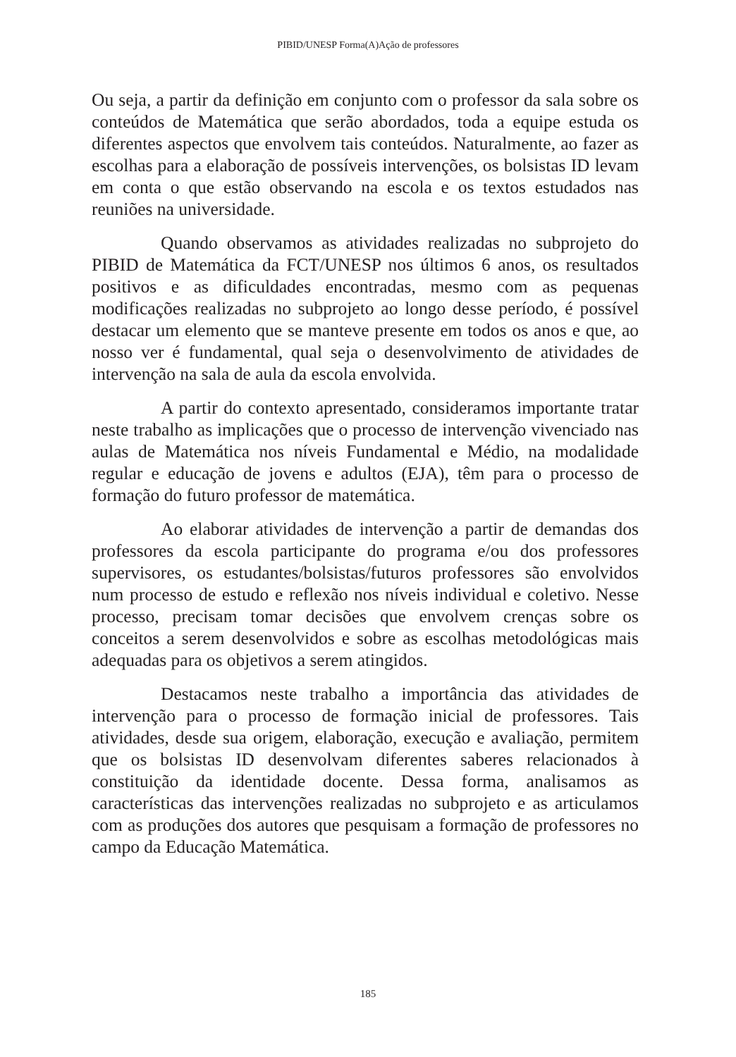PIBID/UNESP Forma(A)Ação de professores
Ou seja, a partir da definição em conjunto com o professor da sala sobre os conteúdos de Matemática que serão abordados, toda a equipe estuda os diferentes aspectos que envolvem tais conteúdos. Naturalmente, ao fazer as escolhas para a elaboração de possíveis intervenções, os bolsistas ID levam em conta o que estão observando na escola e os textos estudados nas reuniões na universidade.
Quando observamos as atividades realizadas no subprojeto do PIBID de Matemática da FCT/UNESP nos últimos 6 anos, os resultados positivos e as dificuldades encontradas, mesmo com as pequenas modificações realizadas no subprojeto ao longo desse período, é possível destacar um elemento que se manteve presente em todos os anos e que, ao nosso ver é fundamental, qual seja o desenvolvimento de atividades de intervenção na sala de aula da escola envolvida.
A partir do contexto apresentado, consideramos importante tratar neste trabalho as implicações que o processo de intervenção vivenciado nas aulas de Matemática nos níveis Fundamental e Médio, na modalidade regular e educação de jovens e adultos (EJA), têm para o processo de formação do futuro professor de matemática.
Ao elaborar atividades de intervenção a partir de demandas dos professores da escola participante do programa e/ou dos professores supervisores, os estudantes/bolsistas/futuros professores são envolvidos num processo de estudo e reflexão nos níveis individual e coletivo. Nesse processo, precisam tomar decisões que envolvem crenças sobre os conceitos a serem desenvolvidos e sobre as escolhas metodológicas mais adequadas para os objetivos a serem atingidos.
Destacamos neste trabalho a importância das atividades de intervenção para o processo de formação inicial de professores. Tais atividades, desde sua origem, elaboração, execução e avaliação, permitem que os bolsistas ID desenvolvam diferentes saberes relacionados à constituição da identidade docente. Dessa forma, analisamos as características das intervenções realizadas no subprojeto e as articulamos com as produções dos autores que pesquisam a formação de professores no campo da Educação Matemática.
185